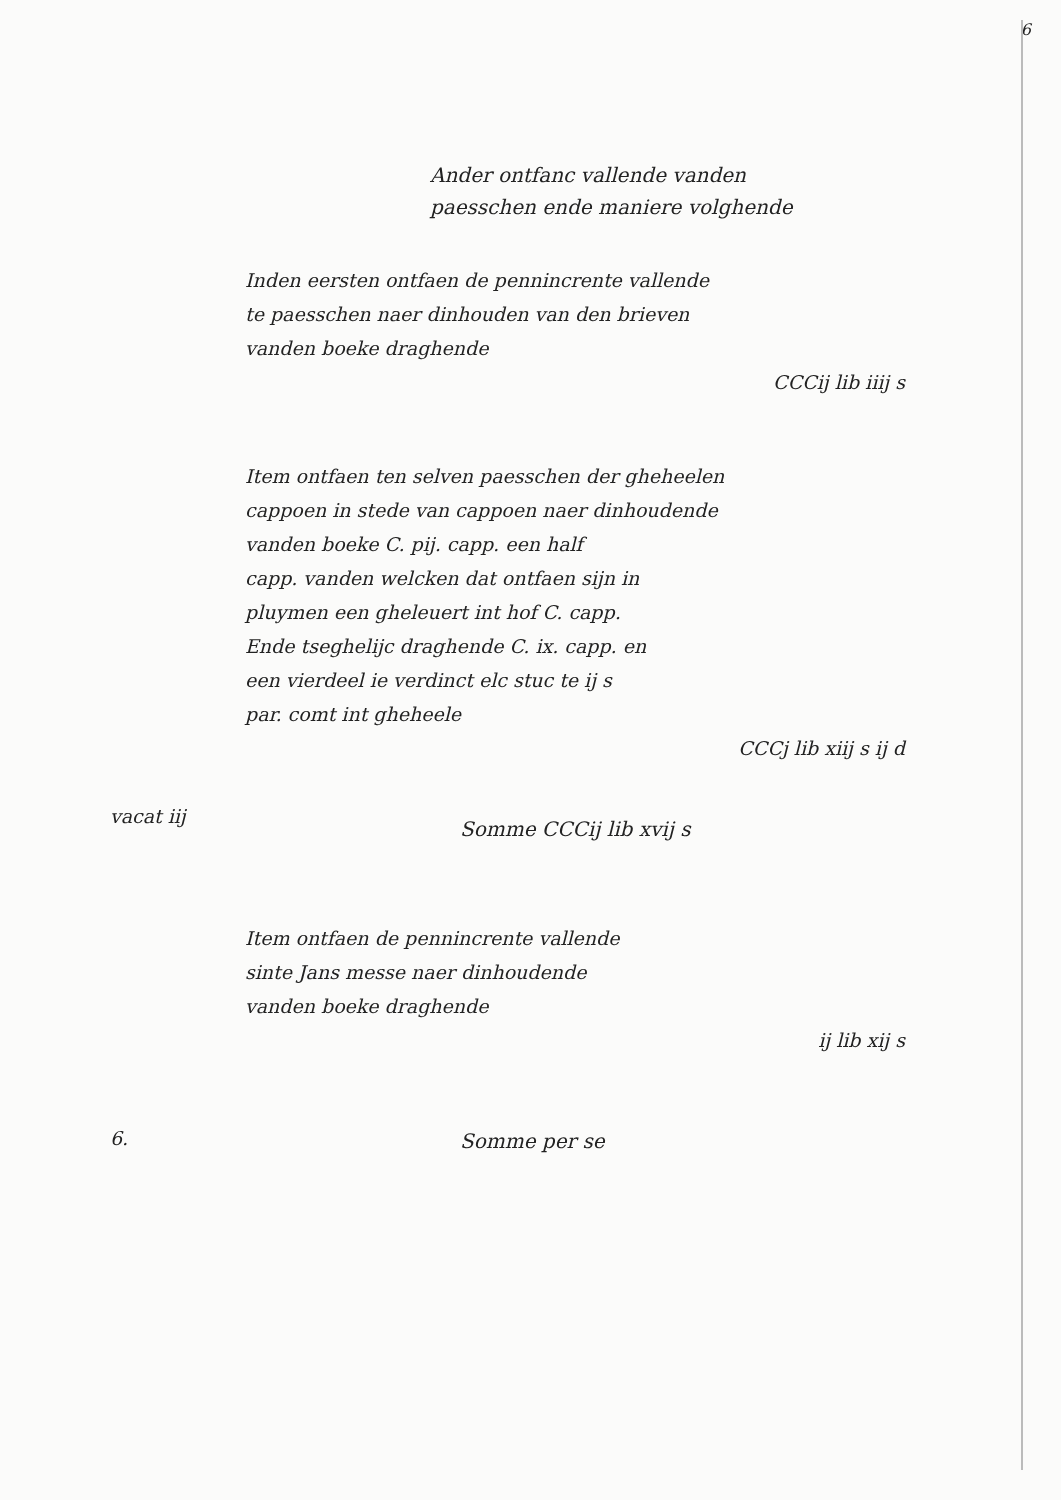6
Ander ontfanc vallende vanden
paesschen ende maniere volghende
Inden eersten ontfaen de pennincrente vallende
te paesschen naer dinhouden van den brieven
vanden boeke draghende
CCCij lib iiij s
Item ontfaen ten selven paesschen der gheheelen
cappoen in stede van cappoen naer dinhoudende
vanden boeke C. pij. capp. een half
capp. vanden welcken dat ontfaen sijn in
pluymen een gheleuert int hof C. capp.
Ende tseghelijc draghende C. ix. capp. en
een vierdeel ie verdinct elc stuc te ij s
par. comt int gheheele
CCCj lib xiij s ij d
vacat iij
Somme CCCij lib xvij s
Item ontfaen de pennincrente vallende
sinte Jans messe naer dinhoudende
vanden boeke draghende
ij lib xij s
6.
Somme per se